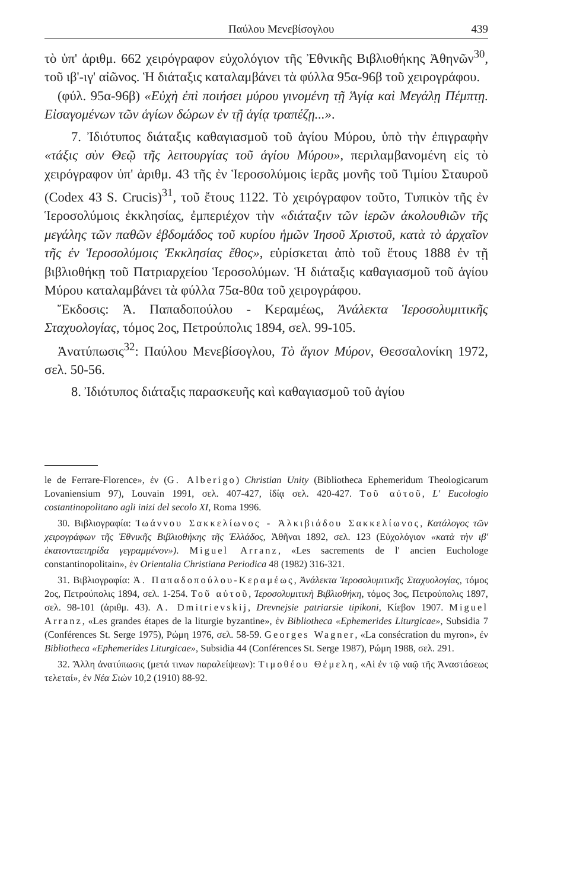Παύλου Μενεβίσογλου 439
τὸ ὑπ' ἀριθμ. 662 χειρόγραφον εὐχολόγιον τῆς Ἐθνικῆς Βιβλιοθήκης Ἀθηνῶν<sup>30</sup>, τοῦ ιβ'-ιγ' αἰῶνος. Ἡ διάταξις καταλαμβάνει τὰ φύλλα 95α-96β τοῦ χειρογράφου.
(φύλ. 95α-96β) «Εὐχὴ ἐπὶ ποιήσει μύρου γινομένη τῇ Ἁγίᾳ καὶ Μεγάλῃ Πέμπτῃ. Εἰσαγομένων τῶν ἁγίων δώρων ἐν τῇ ἁγίᾳ τραπέζῃ...».
7. Ἰδιότυπος διάταξις καθαγιασμοῦ τοῦ ἁγίου Μύρου, ὑπὸ τὴν ἐπιγραφὴν «τάξις σὺν Θεῷ τῆς λειτουργίας τοῦ ἁγίου Μύρου», περιλαμβανομένη εἰς τὸ χειρόγραφον ὑπ' ἀριθμ. 43 τῆς ἐν Ἱεροσολύμοις ἱερᾶς μονῆς τοῦ Τιμίου Σταυροῦ (Codex 43 S. Crucis)<sup>31</sup>, τοῦ ἔτους 1122. Τὸ χειρόγραφον τοῦτο, Τυπικὸν τῆς ἐν Ἱεροσολύμοις ἐκκλησίας, ἐμπεριέχον τὴν «διάταξιν τῶν ἱερῶν ἀκολουθιῶν τῆς μεγάλης τῶν παθῶν ἑβδομάδος τοῦ κυρίου ἡμῶν Ἰησοῦ Χριστοῦ, κατὰ τὸ ἀρχαῖον τῆς ἐν Ἱεροσολύμοις Ἐκκλησίας ἔθος», εὑρίσκεται ἀπὸ τοῦ ἔτους 1888 ἐν τῇ βιβλιοθήκῃ τοῦ Πατριαρχείου Ἱεροσολύμων. Ἡ διάταξις καθαγιασμοῦ τοῦ ἁγίου Μύρου καταλαμβάνει τὰ φύλλα 75α-80α τοῦ χειρογράφου.
Ἔκδοσις: Ἀ. Παπαδοπούλου - Κεραμέως, Ἀνάλεκτα Ἱεροσολυμιτικῆς Σταχυολογίας, τόμος 2ος, Πετρούπολις 1894, σελ. 99-105.
Ἀνατύπωσις<sup>32</sup>: Παύλου Μενεβίσογλου, Τὸ ἅγιον Μύρον, Θεσσαλονίκη 1972, σελ. 50-56.
8. Ἰδιότυπος διάταξις παρασκευῆς καὶ καθαγιασμοῦ τοῦ ἁγίου
le de Ferrare-Florence», ἐν (G. Alberigo) Christian Unity (Bibliotheca Ephemeridum Theologicarum Lovaniensium 97), Louvain 1991, σελ. 407-427, ἰδίᾳ σελ. 420-427. Τοῦ αὐτοῦ, L' Eucologio costantinopolitano agli inizi del secolo XI, Roma 1996.
30. Βιβλιογραφία: Ἰωάννου Σακκελίωνος - Ἀλκιβιάδου Σακκελίωνος, Κατάλογος τῶν χειρογράφων τῆς Ἐθνικῆς Βιβλιοθήκης τῆς Ἑλλάδος, Ἀθῆναι 1892, σελ. 123 (Εὐχολόγιον «κατὰ τὴν ιβ' ἑκατονταετηρίδα γεγραμμένον»). Miguel Arranz, «Les sacrements de l' ancien Euchologe constantinopolitain», ἐν Orientalia Christiana Periodica 48 (1982) 316-321.
31. Βιβλιογραφία: Ἀ. Παπαδοπούλου-Κεραμέως, Ἀνάλεκτα Ἱεροσολυμιτικῆς Σταχυολογίας, τόμος 2ος, Πετρούπολις 1894, σελ. 1-254. Τοῦ αὐτοῦ, Ἱεροσολυμιτικὴ Βιβλιοθήκη, τόμος 3ος, Πετρούπολις 1897, σελ. 98-101 (ἀριθμ. 43). A. Dmitrievskij, Drevnejsie patriarsie tipikoni, Κίεβον 1907. Miguel Arranz, «Les grandes étapes de la liturgie byzantine», ἐν Bibliotheca «Ephemerides Liturgicae», Subsidia 7 (Conférences St. Serge 1975), Ρώμη 1976, σελ. 58-59. Georges Wagner, «La consécration du myron», ἐν Bibliotheca «Ephemerides Liturgicae», Subsidia 44 (Conférences St. Serge 1987), Ρώμη 1988, σελ. 291.
32. Ἄλλη ἀνατύπωσις (μετά τινων παραλείψεων): Τιμοθέου Θέμελη, «Αἱ ἐν τῷ ναῷ τῆς Ἀναστάσεως τελεταί», ἐν Νέα Σιὼν 10,2 (1910) 88-92.